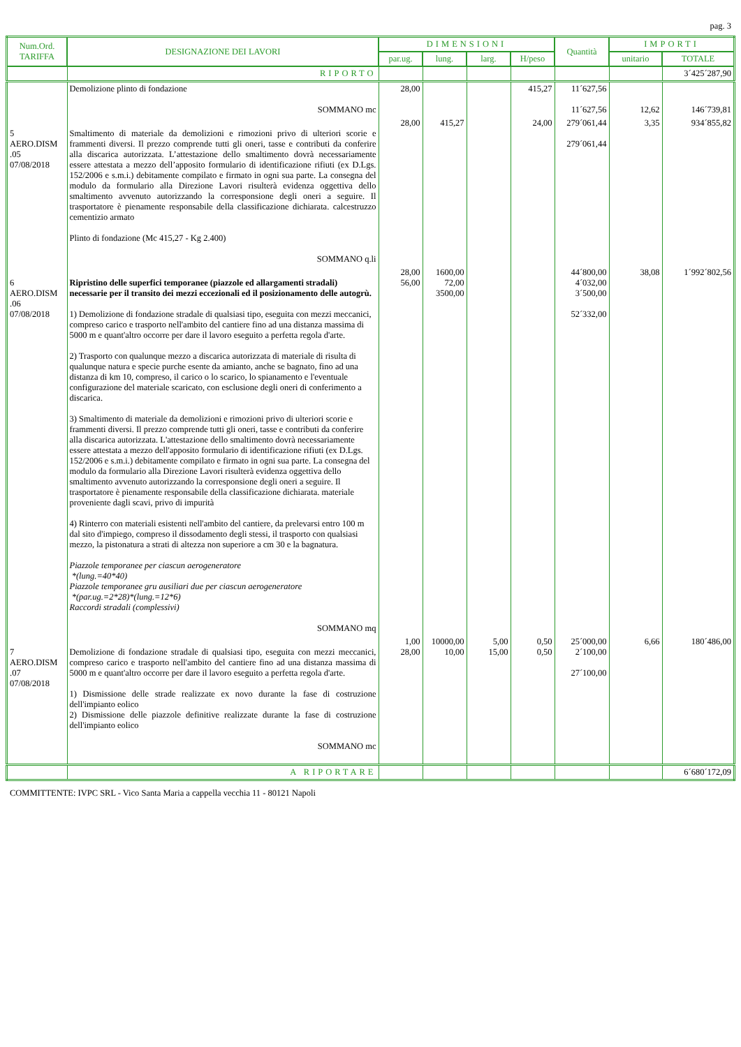pag. 3
| Num.Ord. TARIFFA | DESIGNAZIONE DEI LAVORI | DIMENSIONI | | | | Quantità | IMPORTI | |
| --- | --- | --- | --- | --- | --- | --- | --- | --- |
| | | par.ug. | lung. | larg. | H/peso | | unitario | TOTALE |
| | RIPORTO | | | | | | | 3´425´287,90 |
| | Demolizione plinto di fondazione SOMMANO mc | 28,00 | | | 415,27 | 11´627,56 11´627,56 | 12,62 | 146´739,81 |
| 5 AERO.DISM .05 07/08/2018 | Smaltimento di materiale da demolizioni e rimozioni privo di ulteriori scorie e frammenti diversi. Il prezzo comprende tutti gli oneri, tasse e contributi da conferire alla discarica autorizzata. L’attestazione dello smaltimento dovrà necessariamente essere attestata a mezzo dell’apposito formulario di identificazione rifiuti (ex D.Lgs. 152/2006 e s.m.i.) debitamente compilato e firmato in ogni sua parte. La consegna del modulo da formulario alla Direzione Lavori risulterà evidenza oggettiva dello smaltimento avvenuto autorizzando la corresponsione degli oneri a seguire. Il trasportatore è pienamente responsabile della classificazione dichiarata. calcestruzzo cementizio armato Plinto di fondazione (Mc 415,27 - Kg 2.400) SOMMANO q.li | 28,00 | 415,27 | | 24,00 | 279´061,44 279´061,44 | 3,35 | 934´855,82 |
| 6 AERO.DISM .06 07/08/2018 | Ripristino delle superfici temporanee (piazzole ed allargamenti stradali) necessarie per il transito dei mezzi eccezionali ed il posizionamento delle autogrù. 1) Demolizione di fondazione stradale di qualsiasi tipo, eseguita con mezzi meccanici, compreso carico e trasporto nell'ambito del cantiere fino ad una distanza massima di 5000 m e quant'altro occorre per dare il lavoro eseguito a perfetta regola d'arte. 2) Trasporto con qualunque mezzo a discarica autorizzata di materiale di risulta di qualunque natura e specie purche esente da amianto, anche se bagnato, fino ad una distanza di km 10, compreso, il carico o lo scarico, lo spianamento e l'eventuale configurazione del materiale scaricato, con esclusione degli oneri di conferimento a discarica. 3) Smaltimento di materiale da demolizioni e rimozioni privo di ulteriori scorie e frammenti diversi. Il prezzo comprende tutti gli oneri, tasse e contributi da conferire alla discarica autorizzata. L'attestazione dello smaltimento dovrà necessariamente essere attestata a mezzo dell'apposito formulario di identificazione rifiuti (ex D.Lgs. 152/2006 e s.m.i.) debitamente compilato e firmato in ogni sua parte. La consegna del modulo da formulario alla Direzione Lavori risulterà evidenza oggettiva dello smaltimento avvenuto autorizzando la corresponsione degli oneri a seguire. Il trasportatore è pienamente responsabile della classificazione dichiarata. materiale proveniente dagli scavi, privo di impurità 4) Rinterro con materiali esistenti nell'ambito del cantiere, da prelevarsi entro 100 m dal sito d'impiego, compreso il dissodamento degli stessi, il trasporto con qualsiasi mezzo, la pistonatura a strati di altezza non superiore a cm 30 e la bagnatura. Piazzole temporanee per ciascun aerogeneratore *(lung.=40*40) Piazzole temporanee gru ausiliari due per ciascun aerogeneratore *(par.ug.=2*28)*(lung.=12*6) Raccordi stradali (complessivi) SOMMANO mq | 28,00 56,00 | 1600,00 72,00 3500,00 | | | 44´800,00 4´032,00 3´500,00 52´332,00 | 38,08 | 1´992´802,56 |
| 7 AERO.DISM .07 07/08/2018 | Demolizione di fondazione stradale di qualsiasi tipo, eseguita con mezzi meccanici, compreso carico e trasporto nell'ambito del cantiere fino ad una distanza massima di 5000 m e quant'altro occorre per dare il lavoro eseguito a perfetta regola d'arte. 1) Dismissione delle strade realizzate ex novo durante la fase di costruzione dell'impianto eolico 2) Dismissione delle piazzole definitive realizzate durante la fase di costruzione dell'impianto eolico SOMMANO mc | 1,00 28,00 | 10000,00 10,00 | 5,00 15,00 | 0,50 0,50 | 25´000,00 2´100,00 27´100,00 | 6,66 | 180´486,00 |
| | A RIPORTARE | | | | | | | 6´680´172,09 |
COMMITTENTE: IVPC SRL - Vico Santa Maria a cappella vecchia 11 - 80121 Napoli